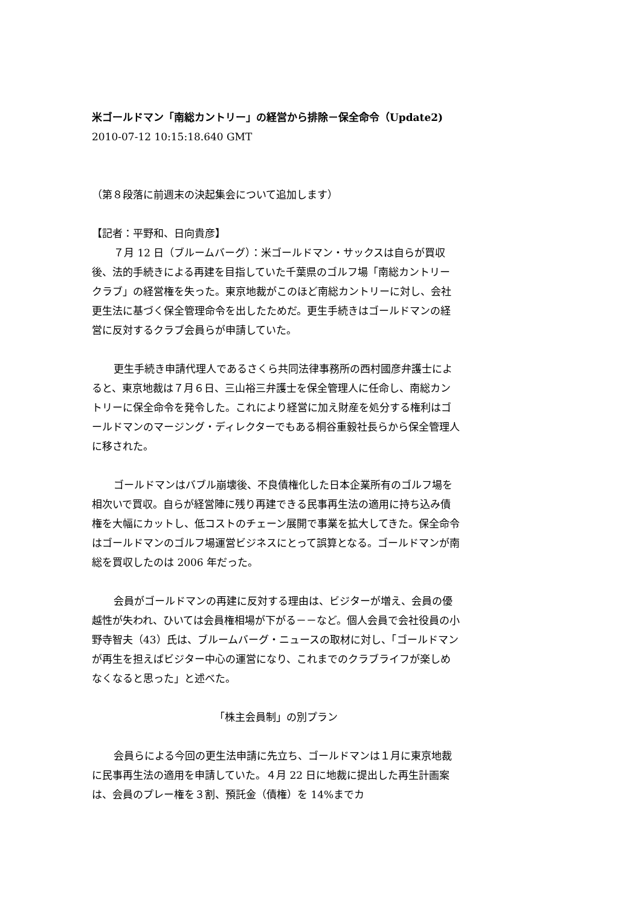米ゴールドマン「南総カントリー」の経営から排除－保全命令（Update2)
2010-07-12 10:15:18.640 GMT
（第８段落に前週末の決起集会について追加します）
【記者：平野和、日向貴彦】
７月 12 日（ブルームバーグ）：米ゴールドマン・サックスは自らが買収後、法的手続きによる再建を目指していた千葉県のゴルフ場「南総カントリークラブ」の経営権を失った。東京地裁がこのほど南総カントリーに対し、会社更生法に基づく保全管理命令を出したためだ。更生手続きはゴールドマンの経営に反対するクラブ会員らが申請していた。
更生手続き申請代理人であるさくら共同法律事務所の西村國彦弁護士によると、東京地裁は７月６日、三山裕三弁護士を保全管理人に任命し、南総カントリーに保全命令を発令した。これにより経営に加え財産を処分する権利はゴールドマンのマージング・ディレクターでもある桐谷重毅社長らから保全管理人に移された。
ゴールドマンはバブル崩壊後、不良債権化した日本企業所有のゴルフ場を相次いで買収。自らが経営陣に残り再建できる民事再生法の適用に持ち込み債権を大幅にカットし、低コストのチェーン展開で事業を拡大してきた。保全命令はゴールドマンのゴルフ場運営ビジネスにとって誤算となる。ゴールドマンが南総を買収したのは 2006 年だった。
会員がゴールドマンの再建に反対する理由は、ビジターが増え、会員の優越性が失われ、ひいては会員権相場が下がる－－など。個人会員で会社役員の小野寺智夫（43）氏は、ブルームバーグ・ニュースの取材に対し、「ゴールドマンが再生を担えばビジター中心の運営になり、これまでのクラブライフが楽しめなくなると思った」と述べた。
「株主会員制」の別プラン
会員らによる今回の更生法申請に先立ち、ゴールドマンは１月に東京地裁に民事再生法の適用を申請していた。４月 22 日に地裁に提出した再生計画案は、会員のプレー権を３割、預託金（債権）を 14%までカ